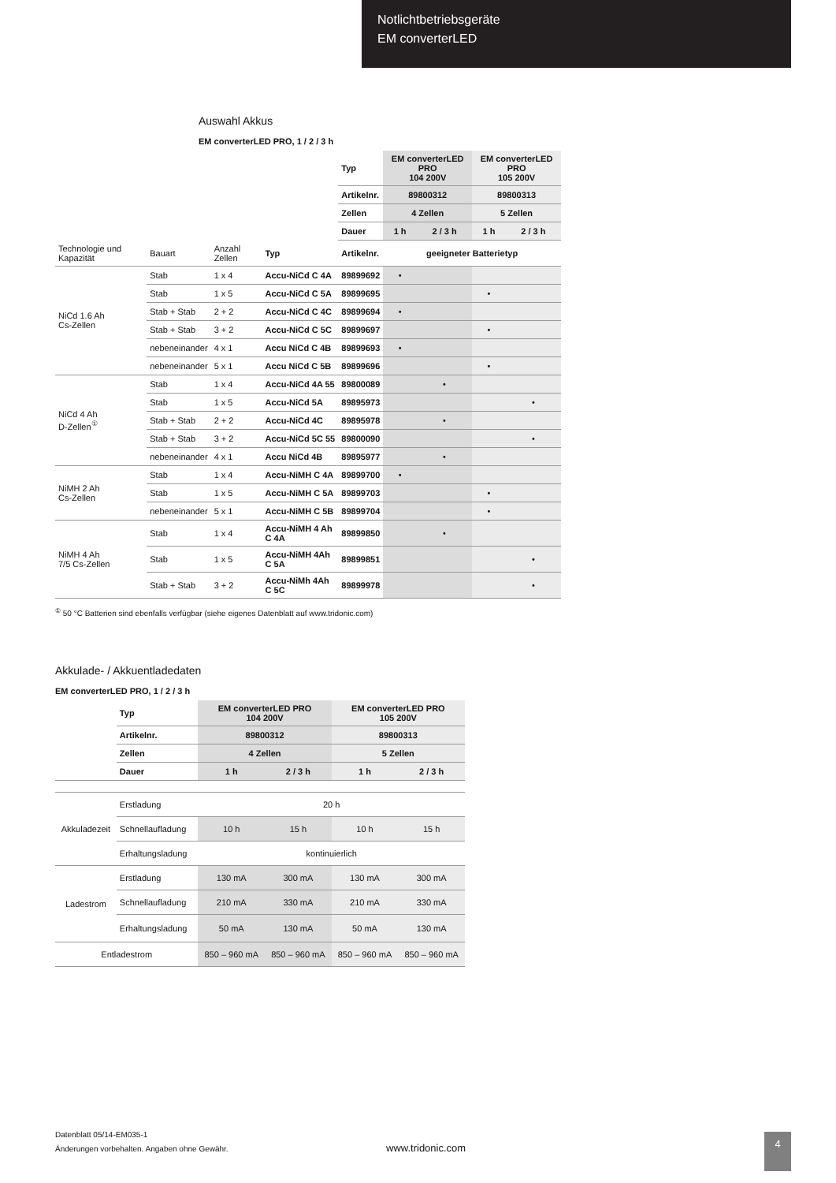Notlichtbetriebsgeräte
EM converterLED
Auswahl Akkus
EM converterLED PRO, 1 / 2 / 3 h
| | | | | Typ | EM converterLED PRO 104 200V | | EM converterLED PRO 105 200V | |
| | | | | Artikelnr. | 89800312 | | 89800313 | |
| | | | | Zellen | 4 Zellen | | 5 Zellen | |
| | | | | Dauer | 1 h | 2 / 3 h | 1 h | 2 / 3 h |
| Technologie und Kapazität | Bauart | Anzahl Zellen | Typ | Artikelnr. | geeigneter Batterietyp | | | |
| NiCd 1.6 Ah Cs-Zellen | Stab | 1 x 4 | Accu-NiCd C 4A | 89899692 | • | | | |
| | Stab | 1 x 5 | Accu-NiCd C 5A | 89899695 | | | • | |
| | Stab + Stab | 2 + 2 | Accu-NiCd C 4C | 89899694 | • | | | |
| | Stab + Stab | 3 + 2 | Accu-NiCd C 5C | 89899697 | | | • | |
| | nebeneinander | 4 x 1 | Accu NiCd C 4B | 89899693 | • | | | |
| | nebeneinander | 5 x 1 | Accu NiCd C 5B | 89899696 | | | • | |
| NiCd 4 Ah D-Zellen<sup>①</sup> | Stab | 1 x 4 | Accu-NiCd 4A 55 | 89800089 | | • | | |
| | Stab | 1 x 5 | Accu-NiCd 5A | 89895973 | | | | • |
| | Stab + Stab | 2 + 2 | Accu-NiCd 4C | 89895978 | | • | | |
| | Stab + Stab | 3 + 2 | Accu-NiCd 5C 55 | 89800090 | | | | • |
| | nebeneinander | 4 x 1 | Accu NiCd 4B | 89895977 | | • | | |
| NiMH 2 Ah Cs-Zellen | Stab | 1 x 4 | Accu-NiMH C 4A | 89899700 | • | | | |
| | Stab | 1 x 5 | Accu-NiMH C 5A | 89899703 | | | • | |
| | nebeneinander | 5 x 1 | Accu-NiMH C 5B | 89899704 | | | • | |
| NiMH 4 Ah 7/5 Cs-Zellen | Stab | 1 x 4 | Accu-NiMH 4 Ah C 4A | 89899850 | | • | | |
| | Stab | 1 x 5 | Accu-NiMH 4Ah C 5A | 89899851 | | | | • |
| | Stab + Stab | 3 + 2 | Accu-NiMh 4Ah C 5C | 89899978 | | | | • |
<sup>①</sup> 50 °C Batterien sind ebenfalls verfügbar (siehe eigenes Datenblatt auf www.tridonic.com)
Akkulade- / Akkuentladedaten
EM converterLED PRO, 1 / 2 / 3 h
| | Typ | EM converterLED PRO 104 200V | | EM converterLED PRO 105 200V | |
| | Artikelnr. | 89800312 | | 89800313 | |
| | Zellen | 4 Zellen | | 5 Zellen | |
| | Dauer | 1 h | 2 / 3 h | 1 h | 2 / 3 h |
| Akkuladezeit | Erstladung | 20 h | | | |
| | Schnellaufladung | 10 h | 15 h | 10 h | 15 h |
| | Erhaltungsladung | kontinuierlich | | | |
| Ladestrom | Erstladung | 130 mA | 300 mA | 130 mA | 300 mA |
| | Schnellaufladung | 210 mA | 330 mA | 210 mA | 330 mA |
| | Erhaltungsladung | 50 mA | 130 mA | 50 mA | 130 mA |
| Entladestrom | | 850 – 960 mA | 850 – 960 mA | 850 – 960 mA | 850 – 960 mA |
Datenblatt 05/14-EM035-1
Änderungen vorbehalten. Angaben ohne Gewähr.
www.tridonic.com
4